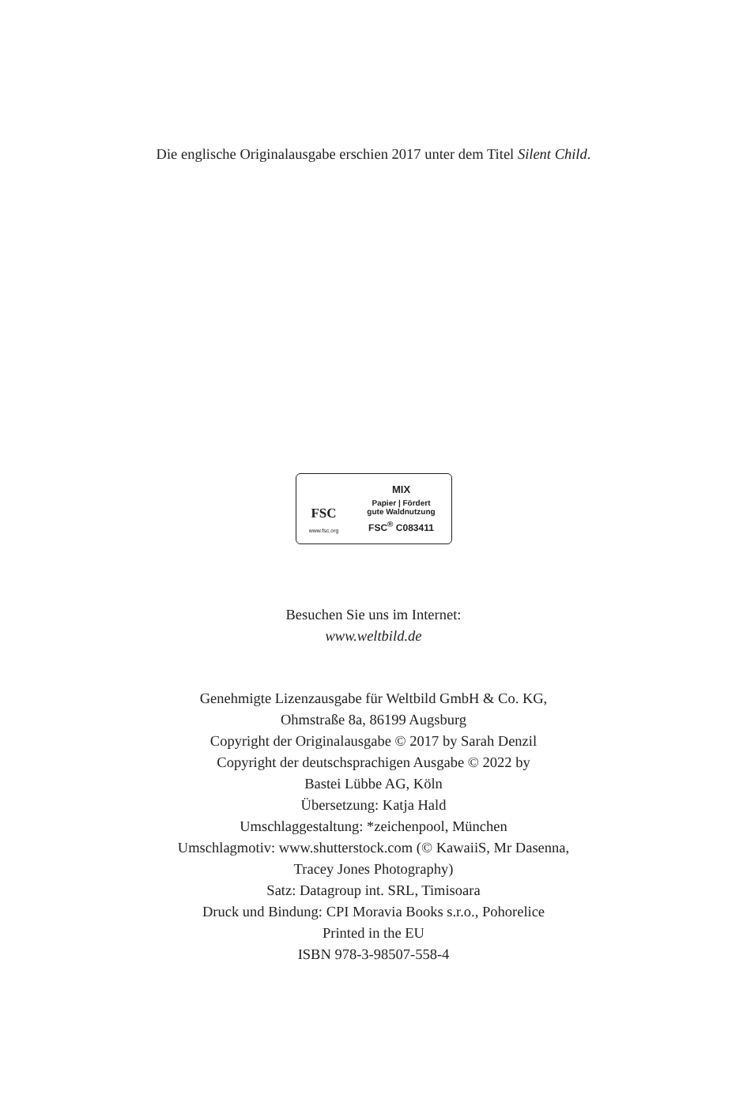Die englische Originalausgabe erschien 2017 unter dem Titel Silent Child.
FSC
www.fsc.org
MIX
Papier | Fördert
gute Waldnutzung
FSC<sup>®</sup> C083411
Besuchen Sie uns im Internet:
www.weltbild.de
Genehmigte Lizenzausgabe für Weltbild GmbH & Co. KG,
Ohmstraße 8a, 86199 Augsburg
Copyright der Originalausgabe © 2017 by Sarah Denzil
Copyright der deutschsprachigen Ausgabe © 2022 by
Bastei Lübbe AG, Köln
Übersetzung: Katja Hald
Umschlaggestaltung: *zeichenpool, München
Umschlagmotiv: www.shutterstock.com (© KawaiiS, Mr Dasenna,
Tracey Jones Photography)
Satz: Datagroup int. SRL, Timisoara
Druck und Bindung: CPI Moravia Books s.r.o., Pohorelice
Printed in the EU
ISBN 978-3-98507-558-4